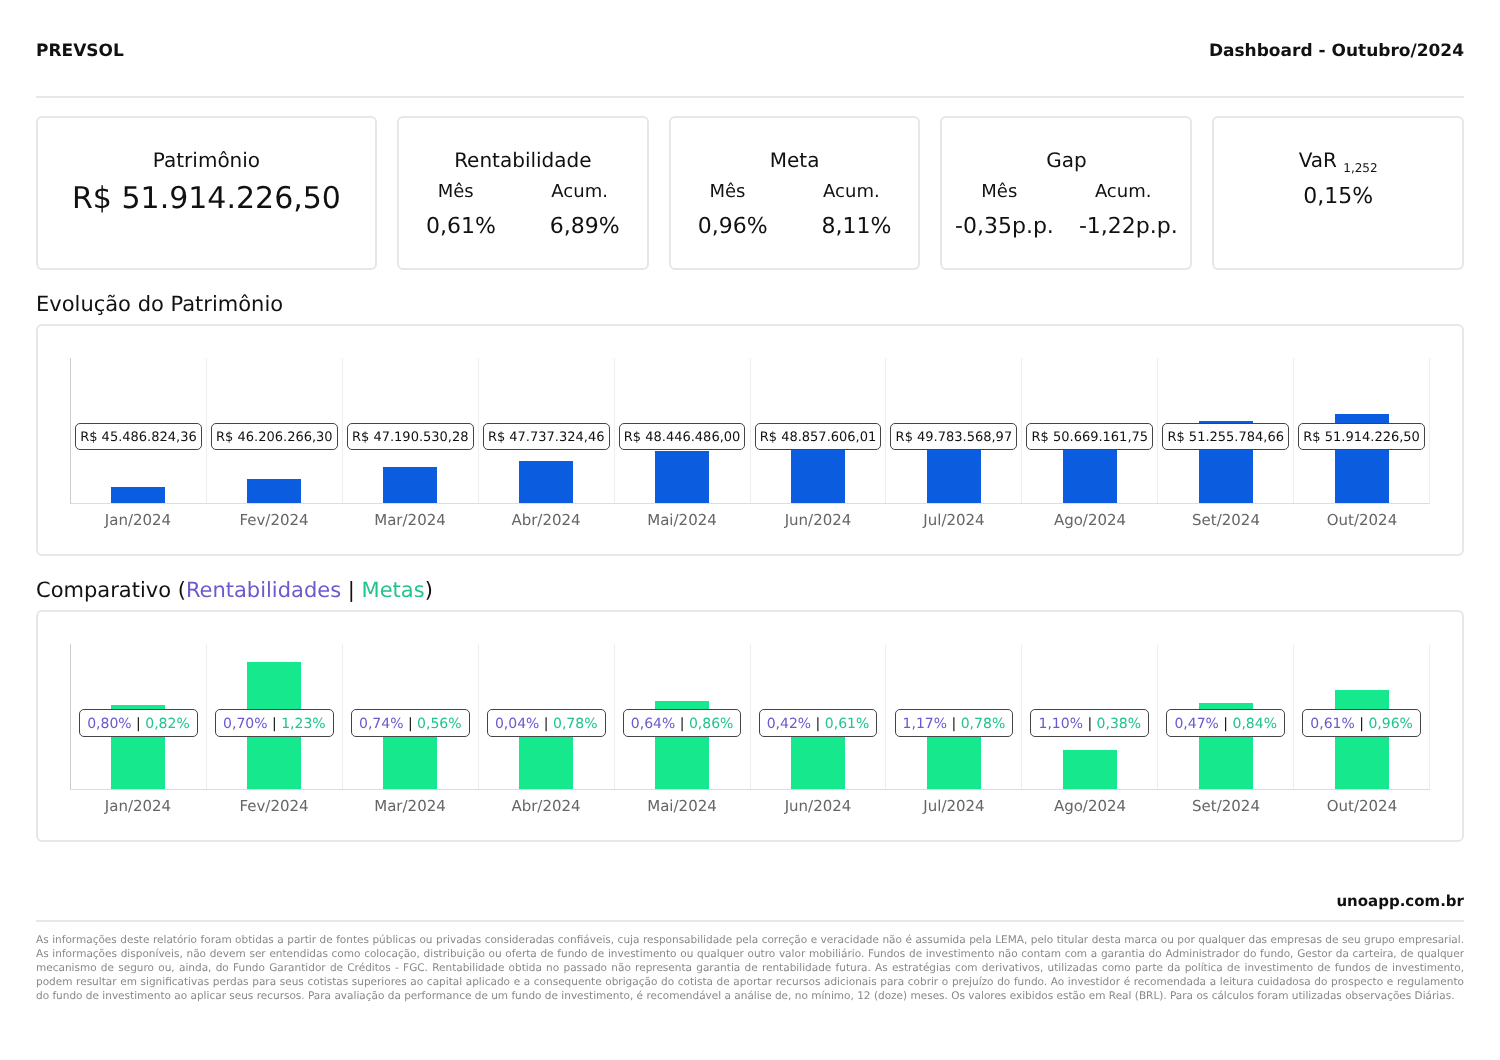PREVSOL Dashboard - Outubro/2024
Patrimônio
R$ 51.914.226,50
Rentabilidade
Mês Acum.
0,61% 6,89%
Meta
Mês Acum.
0,96% 8,11%
Gap
Mês Acum.
-0,35p.p. -1,22p.p.
VaR <sub>1,252</sub>
0,15%
Evolução do Patrimônio
R$ 45.486.824,36
R$ 46.206.266,30
R$ 47.190.530,28
R$ 47.737.324,46
R$ 48.446.486,00
R$ 48.857.606,01
R$ 49.783.568,97
R$ 50.669.161,75
R$ 51.255.784,66
R$ 51.914.226,50
Jan/2024 Fev/2024 Mar/2024 Abr/2024 Mai/2024 Jun/2024 Jul/2024 Ago/2024 Set/2024 Out/2024
Comparativo (Rentabilidades | Metas)
0,80% | 0,82%
0,70% | 1,23%
0,74% | 0,56%
0,04% | 0,78%
0,64% | 0,86%
0,42% | 0,61%
1,17% | 0,78%
1,10% | 0,38%
0,47% | 0,84%
0,61% | 0,96%
Jan/2024 Fev/2024 Mar/2024 Abr/2024 Mai/2024 Jun/2024 Jul/2024 Ago/2024 Set/2024 Out/2024
unoapp.com.br
As informações deste relatório foram obtidas a partir de fontes públicas ou privadas consideradas confiáveis, cuja responsabilidade pela correção e veracidade não é assumida pela LEMA, pelo titular desta marca ou por qualquer das empresas de seu grupo empresarial. As informações disponíveis, não devem ser entendidas como colocação, distribuição ou oferta de fundo de investimento ou qualquer outro valor mobiliário. Fundos de investimento não contam com a garantia do Administrador do fundo, Gestor da carteira, de qualquer mecanismo de seguro ou, ainda, do Fundo Garantidor de Créditos - FGC. Rentabilidade obtida no passado não representa garantia de rentabilidade futura. As estratégias com derivativos, utilizadas como parte da política de investimento de fundos de investimento, podem resultar em significativas perdas para seus cotistas superiores ao capital aplicado e a consequente obrigação do cotista de aportar recursos adicionais para cobrir o prejuízo do fundo. Ao investidor é recomendada a leitura cuidadosa do prospecto e regulamento do fundo de investimento ao aplicar seus recursos. Para avaliação da performance de um fundo de investimento, é recomendável a análise de, no mínimo, 12 (doze) meses. Os valores exibidos estão em Real (BRL). Para os cálculos foram utilizadas observações Diárias.